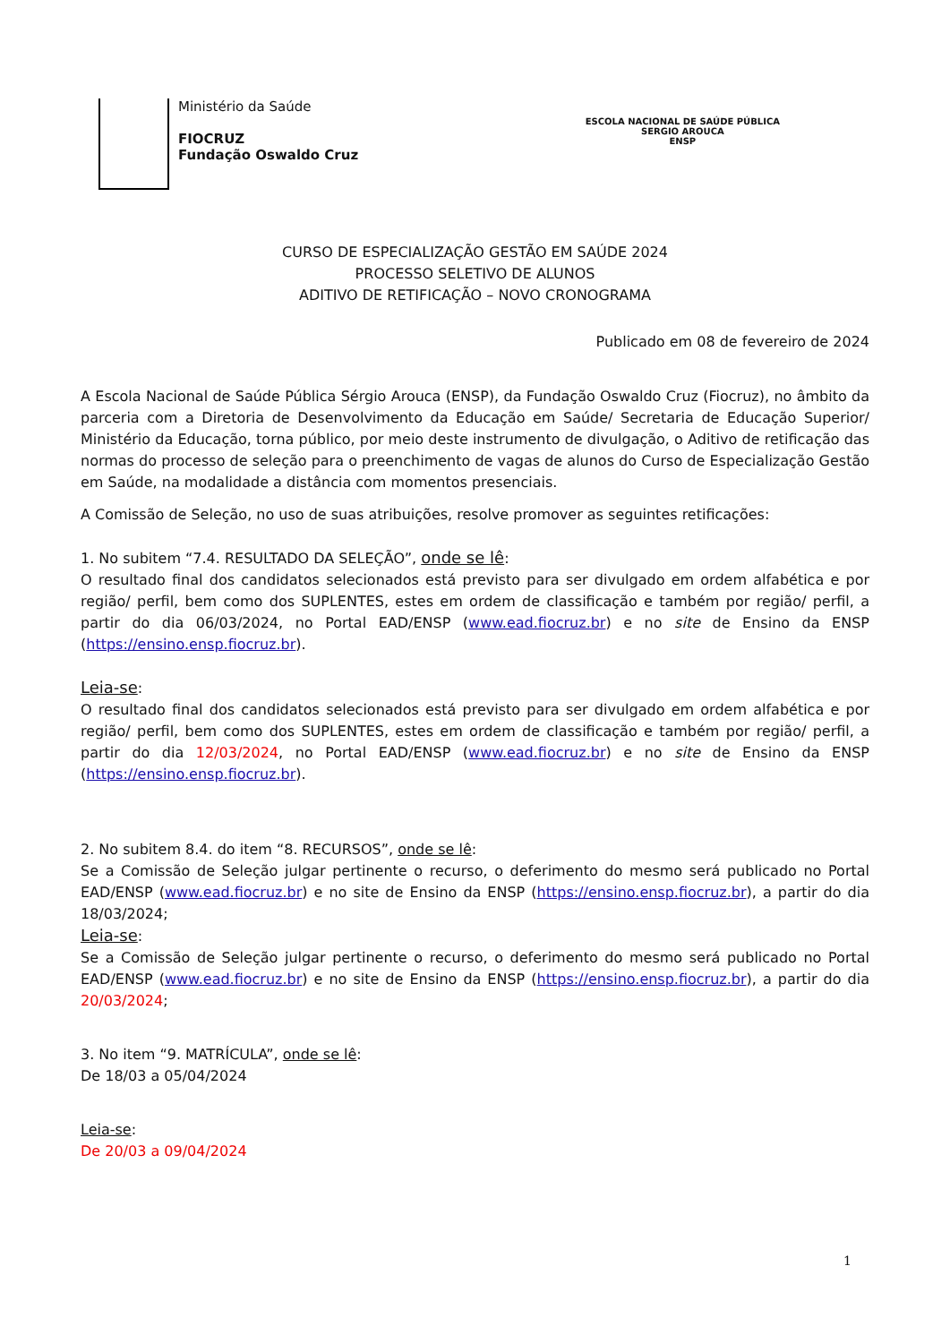Ministério da Saúde
FIOCRUZ
Fundação Oswaldo Cruz
ESCOLA NACIONAL DE SAÚDE PÚBLICA
SERGIO AROUCA
ENSP
CURSO DE ESPECIALIZAÇÃO GESTÃO EM SAÚDE 2024
PROCESSO SELETIVO DE ALUNOS
ADITIVO DE RETIFICAÇÃO – NOVO CRONOGRAMA
Publicado em 08 de fevereiro de 2024
A Escola Nacional de Saúde Pública Sérgio Arouca (ENSP), da Fundação Oswaldo Cruz (Fiocruz), no âmbito da parceria com a Diretoria de Desenvolvimento da Educação em Saúde/ Secretaria de Educação Superior/ Ministério da Educação, torna público, por meio deste instrumento de divulgação, o Aditivo de retificação das normas do processo de seleção para o preenchimento de vagas de alunos do Curso de Especialização Gestão em Saúde, na modalidade a distância com momentos presenciais.
A Comissão de Seleção, no uso de suas atribuições, resolve promover as seguintes retificações:
1. No subitem “7.4. RESULTADO DA SELEÇÃO”, onde se lê:
O resultado final dos candidatos selecionados está previsto para ser divulgado em ordem alfabética e por região/ perfil, bem como dos SUPLENTES, estes em ordem de classificação e também por região/ perfil, a partir do dia 06/03/2024, no Portal EAD/ENSP (www.ead.fiocruz.br) e no site de Ensino da ENSP (https://ensino.ensp.fiocruz.br).
Leia-se:
O resultado final dos candidatos selecionados está previsto para ser divulgado em ordem alfabética e por região/ perfil, bem como dos SUPLENTES, estes em ordem de classificação e também por região/ perfil, a partir do dia 12/03/2024, no Portal EAD/ENSP (www.ead.fiocruz.br) e no site de Ensino da ENSP (https://ensino.ensp.fiocruz.br).
2. No subitem 8.4. do item “8. RECURSOS”, onde se lê:
Se a Comissão de Seleção julgar pertinente o recurso, o deferimento do mesmo será publicado no Portal EAD/ENSP (www.ead.fiocruz.br) e no site de Ensino da ENSP (https://ensino.ensp.fiocruz.br), a partir do dia 18/03/2024;
Leia-se:
Se a Comissão de Seleção julgar pertinente o recurso, o deferimento do mesmo será publicado no Portal EAD/ENSP (www.ead.fiocruz.br) e no site de Ensino da ENSP (https://ensino.ensp.fiocruz.br), a partir do dia 20/03/2024;
3. No item “9. MATRÍCULA”, onde se lê:
De 18/03 a 05/04/2024
Leia-se:
De 20/03 a 09/04/2024
1